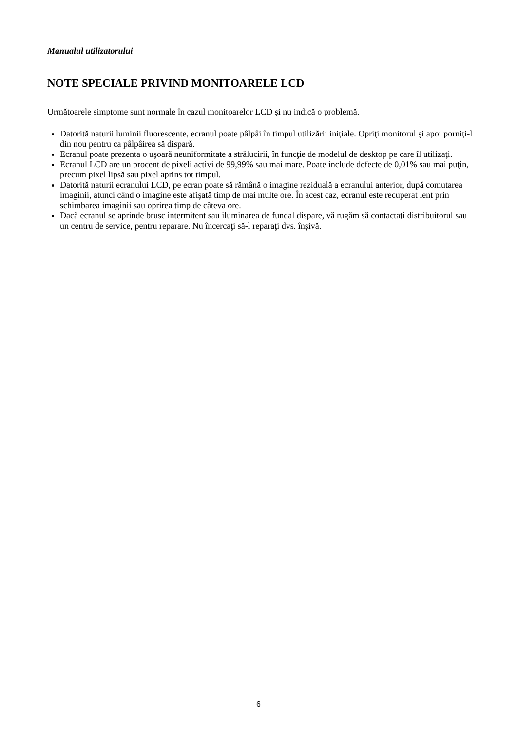Manualul utilizatorului
NOTE SPECIALE PRIVIND MONITOARELE LCD
Următoarele simptome sunt normale în cazul monitoarelor LCD şi nu indică o problemă.
Datorită naturii luminii fluorescente, ecranul poate pâlpâi în timpul utilizării iniţiale. Opriţi monitorul şi apoi porniţi-l din nou pentru ca pâlpâirea să dispară.
Ecranul poate prezenta o uşoară neuniformitate a strălucirii, în funcţie de modelul de desktop pe care îl utilizaţi.
Ecranul LCD are un procent de pixeli activi de 99,99% sau mai mare. Poate include defecte de 0,01% sau mai puţin, precum pixel lipsă sau pixel aprins tot timpul.
Datorită naturii ecranului LCD, pe ecran poate să rămână o imagine reziduală a ecranului anterior, după comutarea imaginii, atunci când o imagine este afişată timp de mai multe ore. În acest caz, ecranul este recuperat lent prin schimbarea imaginii sau oprirea timp de câteva ore.
Dacă ecranul se aprinde brusc intermitent sau iluminarea de fundal dispare, vă rugăm să contactaţi distribuitorul sau un centru de service, pentru reparare. Nu încercaţi să-l reparaţi dvs. înşivă.
6